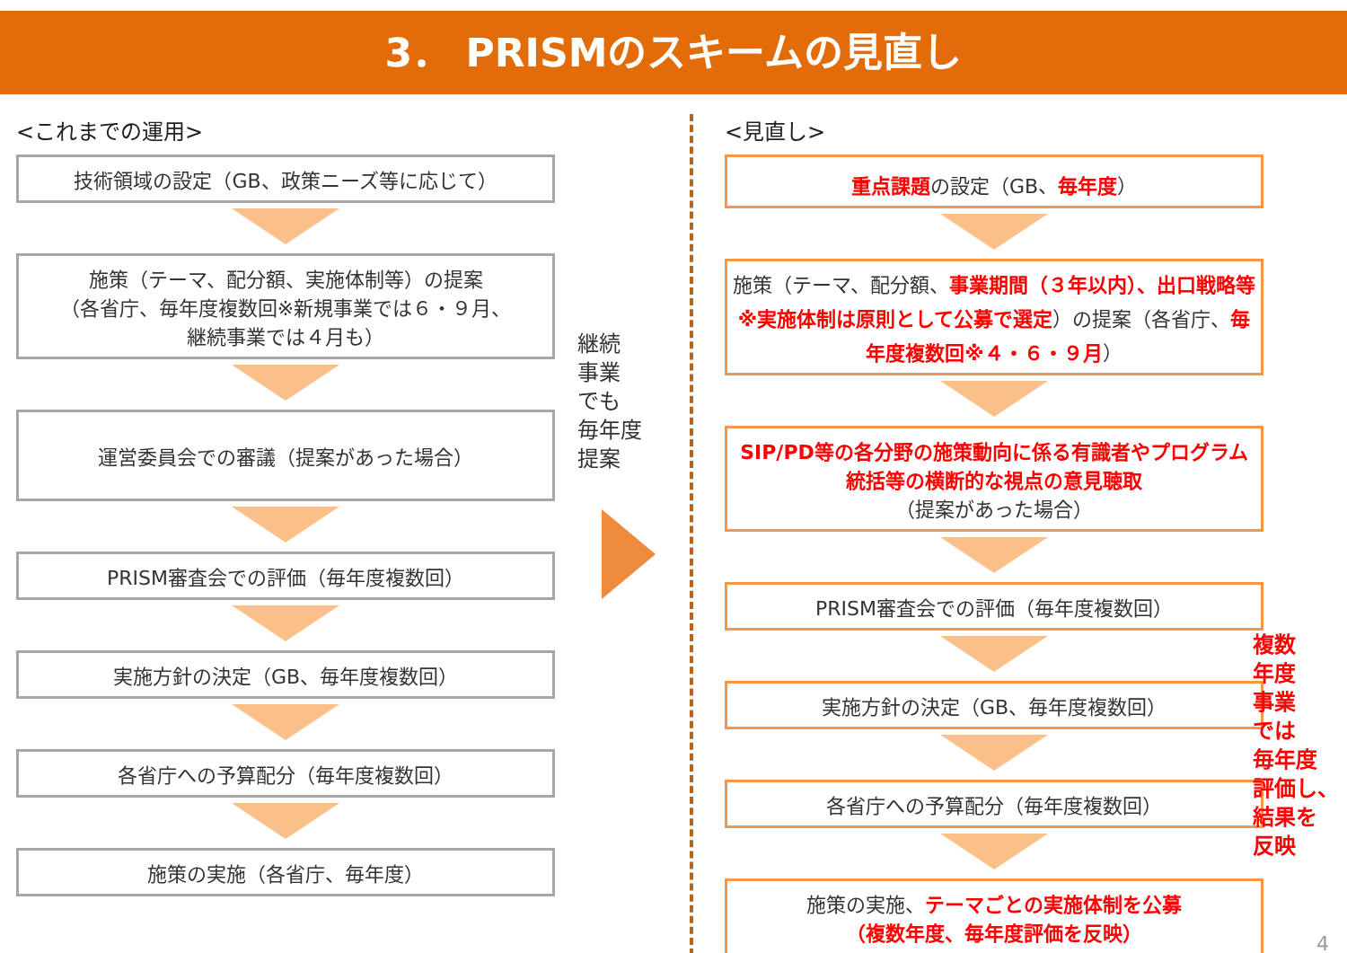3． PRISMのスキームの見直し
<これまでの運用>
技術領域の設定（GB、政策ニーズ等に応じて）
施策（テーマ、配分額、実施体制等）の提案
（各省庁、毎年度複数回※新規事業では６・９月、
継続事業では４月も）
運営委員会での審議（提案があった場合）
PRISM審査会での評価（毎年度複数回）
実施方針の決定（GB、毎年度複数回）
各省庁への予算配分（毎年度複数回）
施策の実施（各省庁、毎年度）
継続
事業
でも
毎年度
提案
<見直し>
重点課題の設定（GB、毎年度）
施策（テーマ、配分額、事業期間（３年以内）、出口戦略等※実施体制は原則として公募で選定）の提案（各省庁、毎年度複数回※４・６・９月）
SIP/PD等の各分野の施策動向に係る有識者やプログラム統括等の横断的な視点の意見聴取
（提案があった場合）
PRISM審査会での評価（毎年度複数回）
実施方針の決定（GB、毎年度複数回）
各省庁への予算配分（毎年度複数回）
施策の実施、テーマごとの実施体制を公募
（複数年度、毎年度評価を反映）
複数
年度
事業
では
毎年度
評価し、
結果を
反映
4